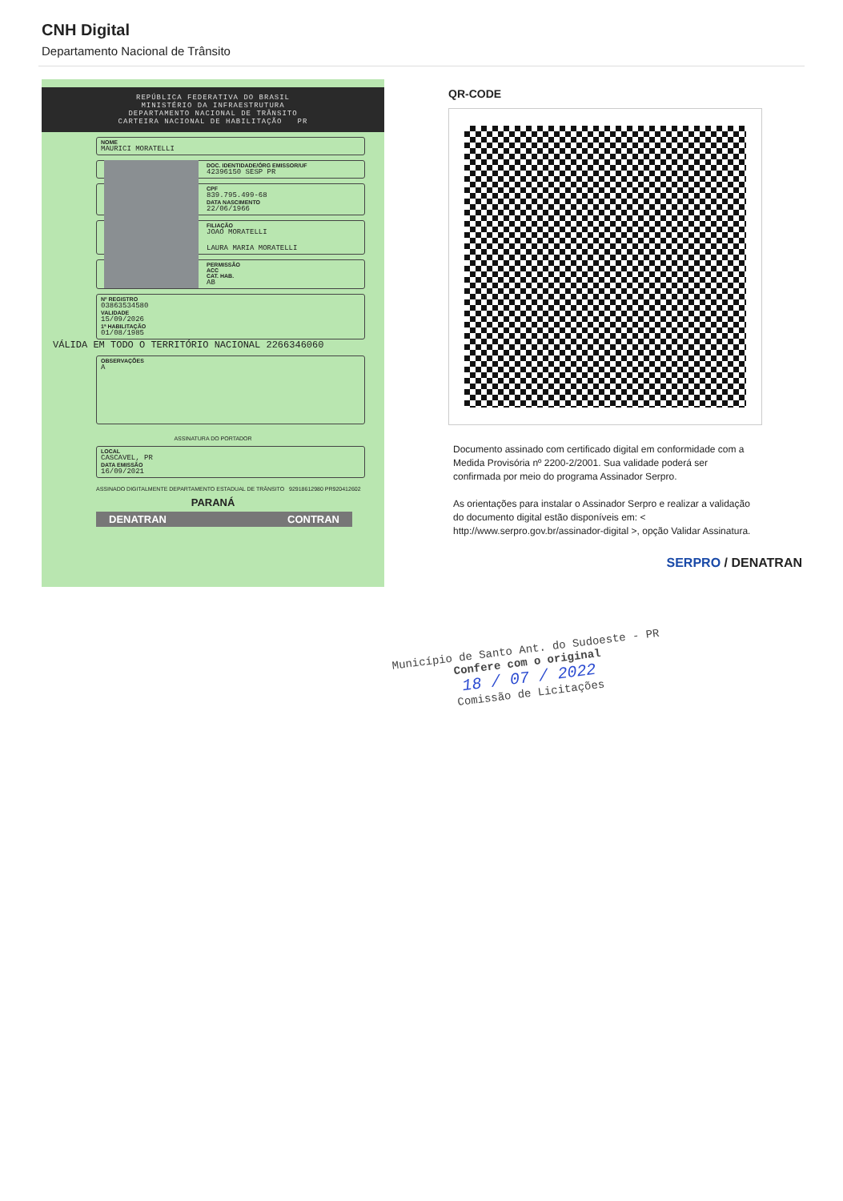CNH Digital
Departamento Nacional de Trânsito
REPÚBLICA FEDERATIVA DO BRASIL
MINISTÉRIO DA INFRAESTRUTURA
DEPARTAMENTO NACIONAL DE TRÂNSITO
CARTEIRA NACIONAL DE HABILITAÇÃO PR
NOME
MAURICI MORATELLI
DOC. IDENTIDADE/ÓRG EMISSOR/UF
42396150 SESP PR
CPF
839.795.499-68
DATA NASCIMENTO
22/06/1966
FILIAÇÃO
JOAO MORATELLI
LAURA MARIA MORATELLI
PERMISSÃO
ACC
CAT. HAB.
AB
Nº REGISTRO
03863534580
VALIDADE
15/09/2026
1ª HABILITAÇÃO
01/08/1985
VÁLIDA EM TODO O TERRITÓRIO NACIONAL 2266346060
OBSERVAÇÕES
A
ASSINATURA DO PORTADOR
LOCAL
CASCAVEL, PR
DATA EMISSÃO
16/09/2021
ASSINADO DIGITALMENTE DEPARTAMENTO ESTADUAL DE TRÂNSITO 92918612980 PR920412602
PARANÁ
DENATRAN CONTRAN
QR-CODE
Documento assinado com certificado digital em conformidade com a Medida Provisória nº 2200-2/2001. Sua validade poderá ser confirmada por meio do programa Assinador Serpro.
As orientações para instalar o Assinador Serpro e realizar a validação do documento digital estão disponíveis em: < http://www.serpro.gov.br/assinador-digital >, opção Validar Assinatura.
SERPRO / DENATRAN
Município de Santo Ant. do Sudoeste - PR
Confere com o original
18 / 07 / 2022
Comissão de Licitações